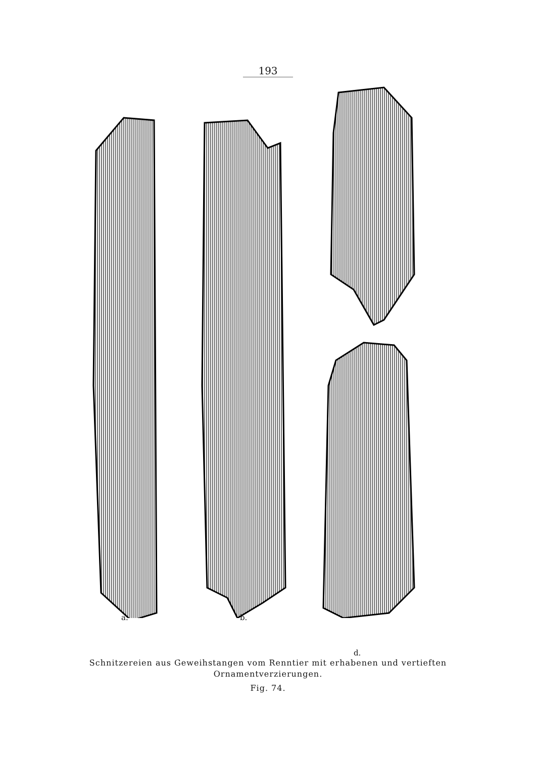193
a. b.
d.
Schnitzereien aus Geweihstangen vom Renntier mit erhabenen und vertieften
Ornamentverzierungen.
Fig. 74.